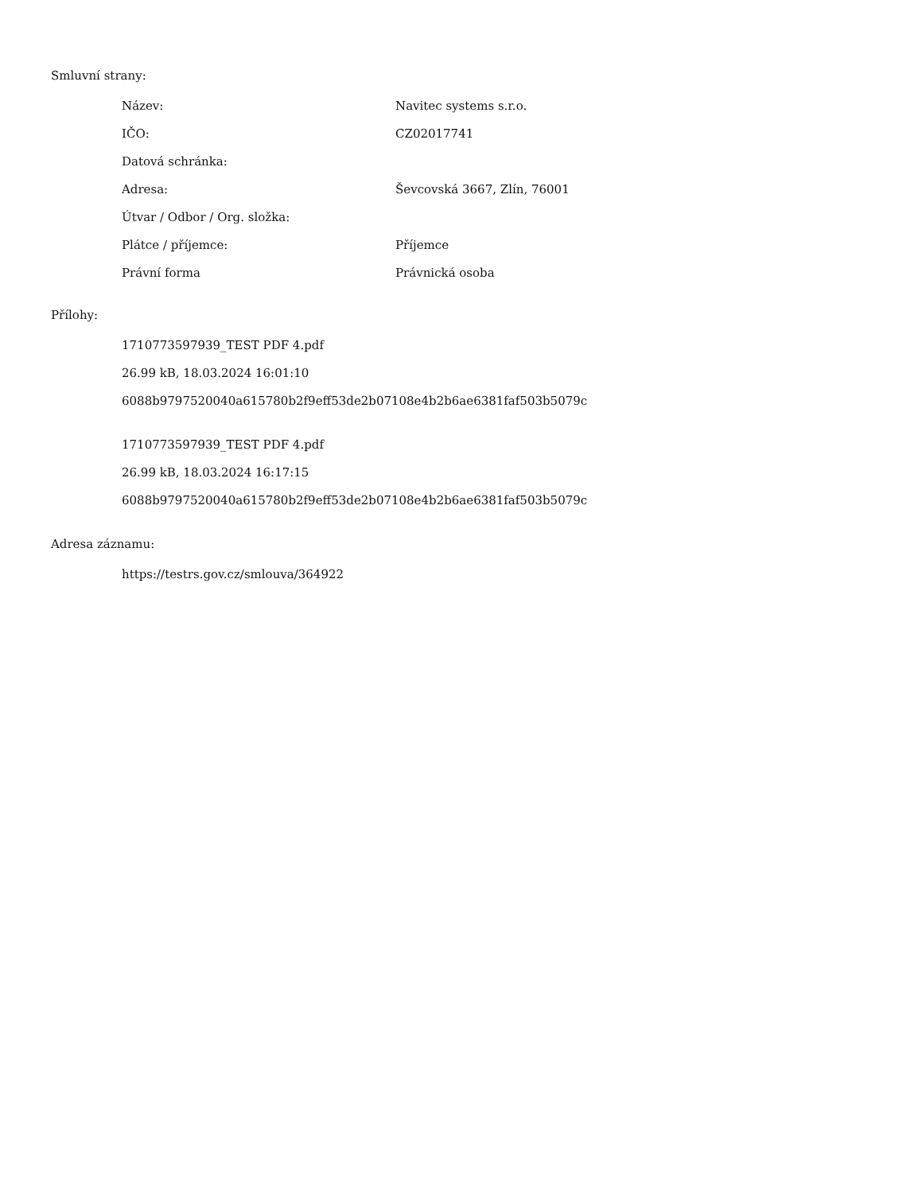Smluvní strany:
| Název: | Navitec systems s.r.o. |
| IČO: | CZ02017741 |
| Datová schránka: | |
| Adresa: | Ševcovská 3667, Zlín, 76001 |
| Útvar / Odbor / Org. složka: | |
| Plátce / příjemce: | Příjemce |
| Právní forma | Právnická osoba |
Přílohy:
1710773597939_TEST PDF 4.pdf
26.99 kB, 18.03.2024 16:01:10
6088b9797520040a615780b2f9eff53de2b07108e4b2b6ae6381faf503b5079c
1710773597939_TEST PDF 4.pdf
26.99 kB, 18.03.2024 16:17:15
6088b9797520040a615780b2f9eff53de2b07108e4b2b6ae6381faf503b5079c
Adresa záznamu:
https://testrs.gov.cz/smlouva/364922